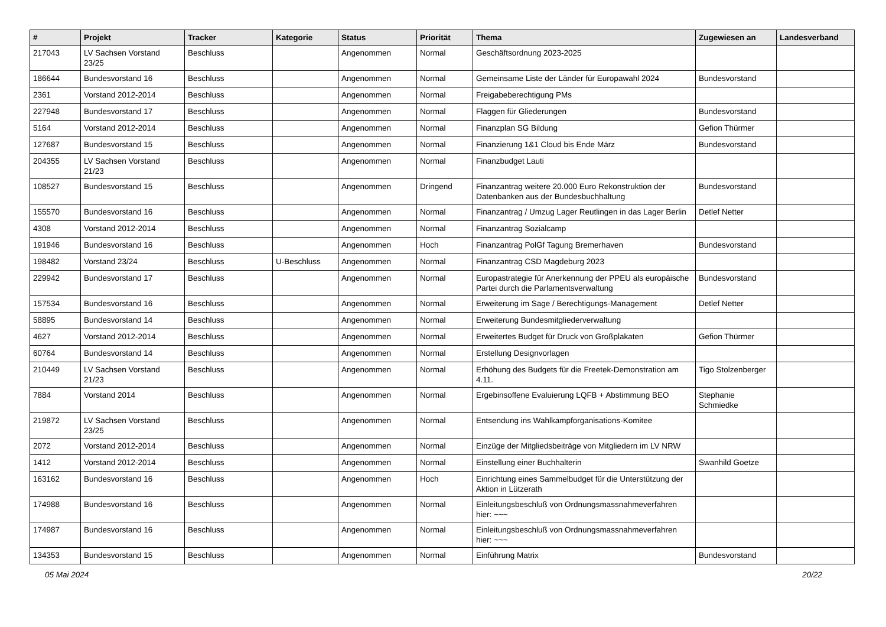| # | Projekt | Tracker | Kategorie | Status | Priorität | Thema | Zugewiesen an | Landesverband |
| --- | --- | --- | --- | --- | --- | --- | --- | --- |
| 217043 | LV Sachsen Vorstand 23/25 | Beschluss | | Angenommen | Normal | Geschäftsordnung 2023-2025 | | |
| 186644 | Bundesvorstand 16 | Beschluss | | Angenommen | Normal | Gemeinsame Liste der Länder für Europawahl 2024 | Bundesvorstand | |
| 2361 | Vorstand 2012-2014 | Beschluss | | Angenommen | Normal | Freigabeberechtigung PMs | | |
| 227948 | Bundesvorstand 17 | Beschluss | | Angenommen | Normal | Flaggen für Gliederungen | Bundesvorstand | |
| 5164 | Vorstand 2012-2014 | Beschluss | | Angenommen | Normal | Finanzplan SG Bildung | Gefion Thürmer | |
| 127687 | Bundesvorstand 15 | Beschluss | | Angenommen | Normal | Finanzierung 1&1 Cloud bis Ende März | Bundesvorstand | |
| 204355 | LV Sachsen Vorstand 21/23 | Beschluss | | Angenommen | Normal | Finanzbudget Lauti | | |
| 108527 | Bundesvorstand 15 | Beschluss | | Angenommen | Dringend | Finanzantrag weitere 20.000 Euro Rekonstruktion der Datenbanken aus der Bundesbuchhaltung | Bundesvorstand | |
| 155570 | Bundesvorstand 16 | Beschluss | | Angenommen | Normal | Finanzantrag / Umzug Lager Reutlingen in das Lager Berlin | Detlef Netter | |
| 4308 | Vorstand 2012-2014 | Beschluss | | Angenommen | Normal | Finanzantrag Sozialcamp | | |
| 191946 | Bundesvorstand 16 | Beschluss | | Angenommen | Hoch | Finanzantrag PolGf Tagung Bremerhaven | Bundesvorstand | |
| 198482 | Vorstand 23/24 | Beschluss | U-Beschluss | Angenommen | Normal | Finanzantrag CSD Magdeburg 2023 | | |
| 229942 | Bundesvorstand 17 | Beschluss | | Angenommen | Normal | Europastrategie für Anerkennung der PPEU als europäische Partei durch die Parlamentsverwaltung | Bundesvorstand | |
| 157534 | Bundesvorstand 16 | Beschluss | | Angenommen | Normal | Erweiterung im Sage / Berechtigungs-Management | Detlef Netter | |
| 58895 | Bundesvorstand 14 | Beschluss | | Angenommen | Normal | Erweiterung Bundesmitgliederverwaltung | | |
| 4627 | Vorstand 2012-2014 | Beschluss | | Angenommen | Normal | Erweitertes Budget für Druck von Großplakaten | Gefion Thürmer | |
| 60764 | Bundesvorstand 14 | Beschluss | | Angenommen | Normal | Erstellung Designvorlagen | | |
| 210449 | LV Sachsen Vorstand 21/23 | Beschluss | | Angenommen | Normal | Erhöhung des Budgets für die Freetek-Demonstration am 4.11. | Tigo Stolzenberger | |
| 7884 | Vorstand 2014 | Beschluss | | Angenommen | Normal | Ergebinsoffene Evaluierung LQFB + Abstimmung BEO | Stephanie Schmiedke | |
| 219872 | LV Sachsen Vorstand 23/25 | Beschluss | | Angenommen | Normal | Entsendung ins Wahlkampforganisations-Komitee | | |
| 2072 | Vorstand 2012-2014 | Beschluss | | Angenommen | Normal | Einzüge der Mitgliedsbeiträge von Mitgliedern im LV NRW | | |
| 1412 | Vorstand 2012-2014 | Beschluss | | Angenommen | Normal | Einstellung einer Buchhalterin | Swanhild Goetze | |
| 163162 | Bundesvorstand 16 | Beschluss | | Angenommen | Hoch | Einrichtung eines Sammelbudget für die Unterstützung der Aktion in Lützerath | | |
| 174988 | Bundesvorstand 16 | Beschluss | | Angenommen | Normal | Einleitungsbeschluß von Ordnungsmassnahmeverfahren hier: ~~~ | | |
| 174987 | Bundesvorstand 16 | Beschluss | | Angenommen | Normal | Einleitungsbeschluß von Ordnungsmassnahmeverfahren hier: ~~~ | | |
| 134353 | Bundesvorstand 15 | Beschluss | | Angenommen | Normal | Einführung Matrix | Bundesvorstand | |
05 Mai 2024 20/22